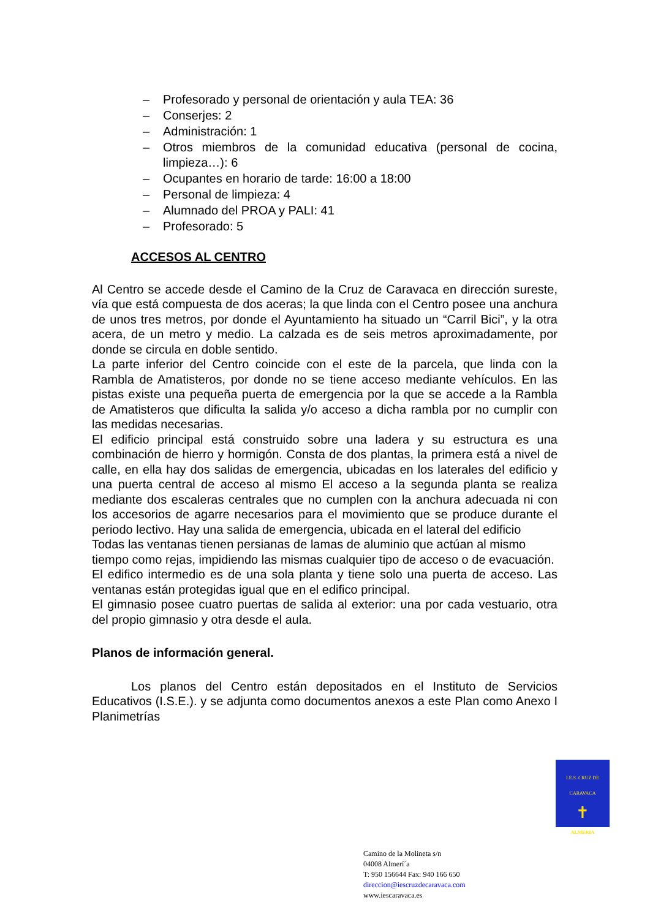– Profesorado y personal de orientación y aula TEA: 36
– Conserjes: 2
– Administración: 1
– Otros miembros de la comunidad educativa (personal de cocina, limpieza…): 6
– Ocupantes en horario de tarde: 16:00 a 18:00
– Personal de limpieza: 4
– Alumnado del PROA y PALI: 41
– Profesorado: 5
ACCESOS AL CENTRO
Al Centro se accede desde el Camino de la Cruz de Caravaca en dirección sureste, vía que está compuesta de dos aceras; la que linda con el Centro posee una anchura de unos tres metros, por donde el Ayuntamiento ha situado un “Carril Bici”, y la otra acera, de un metro y medio. La calzada es de seis metros aproximadamente, por donde se circula en doble sentido.
La parte inferior del Centro coincide con el este de la parcela, que linda con la Rambla de Amatisteros, por donde no se tiene acceso mediante vehículos. En las pistas existe una pequeña puerta de emergencia por la que se accede a la Rambla de Amatisteros que dificulta la salida y/o acceso a dicha rambla por no cumplir con las medidas necesarias.
El edificio principal está construido sobre una ladera y su estructura es una combinación de hierro y hormigón. Consta de dos plantas, la primera está a nivel de calle, en ella hay dos salidas de emergencia, ubicadas en los laterales del edificio y una puerta central de acceso al mismo El acceso a la segunda planta se realiza mediante dos escaleras centrales que no cumplen con la anchura adecuada ni con los accesorios de agarre necesarios para el movimiento que se produce durante el periodo lectivo. Hay una salida de emergencia, ubicada en el lateral del edificio
Todas las ventanas tienen persianas de lamas de aluminio que actúan al mismo tiempo como rejas, impidiendo las mismas cualquier tipo de acceso o de evacuación.
El edifico intermedio es de una sola planta y tiene solo una puerta de acceso. Las ventanas están protegidas igual que en el edifico principal.
El gimnasio posee cuatro puertas de salida al exterior: una por cada vestuario, otra del propio gimnasio y otra desde el aula.
Planos de información general.
Los planos del Centro están depositados en el Instituto de Servicios Educativos (I.S.E.). y se adjunta como documentos anexos a este Plan como Anexo I Planimetrías
I.E.S. CRUZ DE CARAVACA
✝
ALMERIA
Camino de la Molineta s/n
04008 Almerí´a
T: 950 156644 Fax: 940 166 650
direccion@iescruzdecaravaca.com
www.iescaravaca.es